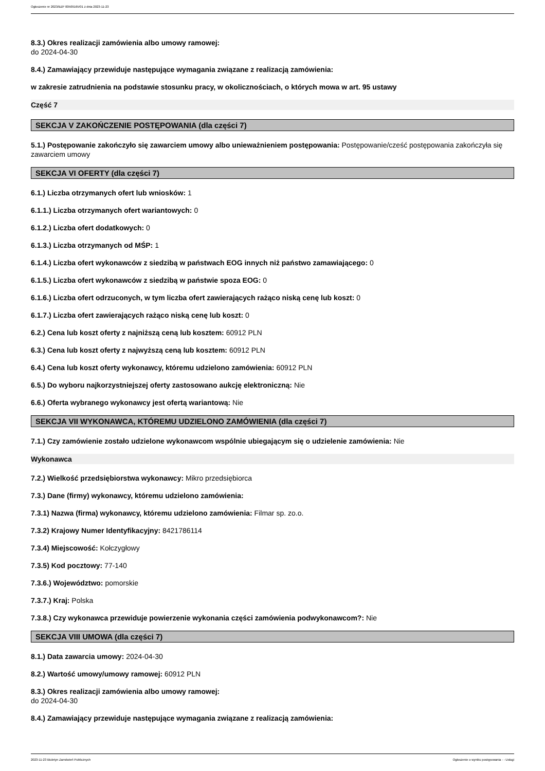Ogłoszenie nr 2023/BZP 00509165/01 z dnia 2023-11-23
8.3.) Okres realizacji zamówienia albo umowy ramowej:
do 2024-04-30
8.4.) Zamawiający przewiduje następujące wymagania związane z realizacją zamówienia:
w zakresie zatrudnienia na podstawie stosunku pracy, w okolicznościach, o których mowa w art. 95 ustawy
Część 7
SEKCJA V ZAKOŃCZENIE POSTĘPOWANIA (dla części 7)
5.1.) Postępowanie zakończyło się zawarciem umowy albo unieważnieniem postępowania: Postępowanie/cześć postępowania zakończyła się zawarciem umowy
SEKCJA VI OFERTY (dla części 7)
6.1.) Liczba otrzymanych ofert lub wniosków: 1
6.1.1.) Liczba otrzymanych ofert wariantowych: 0
6.1.2.) Liczba ofert dodatkowych: 0
6.1.3.) Liczba otrzymanych od MŚP: 1
6.1.4.) Liczba ofert wykonawców z siedzibą w państwach EOG innych niż państwo zamawiającego: 0
6.1.5.) Liczba ofert wykonawców z siedzibą w państwie spoza EOG: 0
6.1.6.) Liczba ofert odrzuconych, w tym liczba ofert zawierających rażąco niską cenę lub koszt: 0
6.1.7.) Liczba ofert zawierających rażąco niską cenę lub koszt: 0
6.2.) Cena lub koszt oferty z najniższą ceną lub kosztem: 60912 PLN
6.3.) Cena lub koszt oferty z najwyższą ceną lub kosztem: 60912 PLN
6.4.) Cena lub koszt oferty wykonawcy, któremu udzielono zamówienia: 60912 PLN
6.5.) Do wyboru najkorzystniejszej oferty zastosowano aukcję elektroniczną: Nie
6.6.) Oferta wybranego wykonawcy jest ofertą wariantową: Nie
SEKCJA VII WYKONAWCA, KTÓREMU UDZIELONO ZAMÓWIENIA (dla części 7)
7.1.) Czy zamówienie zostało udzielone wykonawcom wspólnie ubiegającym się o udzielenie zamówienia: Nie
Wykonawca
7.2.) Wielkość przedsiębiorstwa wykonawcy: Mikro przedsiębiorca
7.3.) Dane (firmy) wykonawcy, któremu udzielono zamówienia:
7.3.1) Nazwa (firma) wykonawcy, któremu udzielono zamówienia: Filmar sp. zo.o.
7.3.2) Krajowy Numer Identyfikacyjny: 8421786114
7.3.4) Miejscowość: Kołczygłowy
7.3.5) Kod pocztowy: 77-140
7.3.6.) Województwo: pomorskie
7.3.7.) Kraj: Polska
7.3.8.) Czy wykonawca przewiduje powierzenie wykonania części zamówienia podwykonawcom?: Nie
SEKCJA VIII UMOWA (dla części 7)
8.1.) Data zawarcia umowy: 2024-04-30
8.2.) Wartość umowy/umowy ramowej: 60912 PLN
8.3.) Okres realizacji zamówienia albo umowy ramowej:
do 2024-04-30
8.4.) Zamawiający przewiduje następujące wymagania związane z realizacją zamówienia:
2023-11-23 Biuletyn Zamówień Publicznych Ogłoszenie o wyniku postępowania - - Usługi